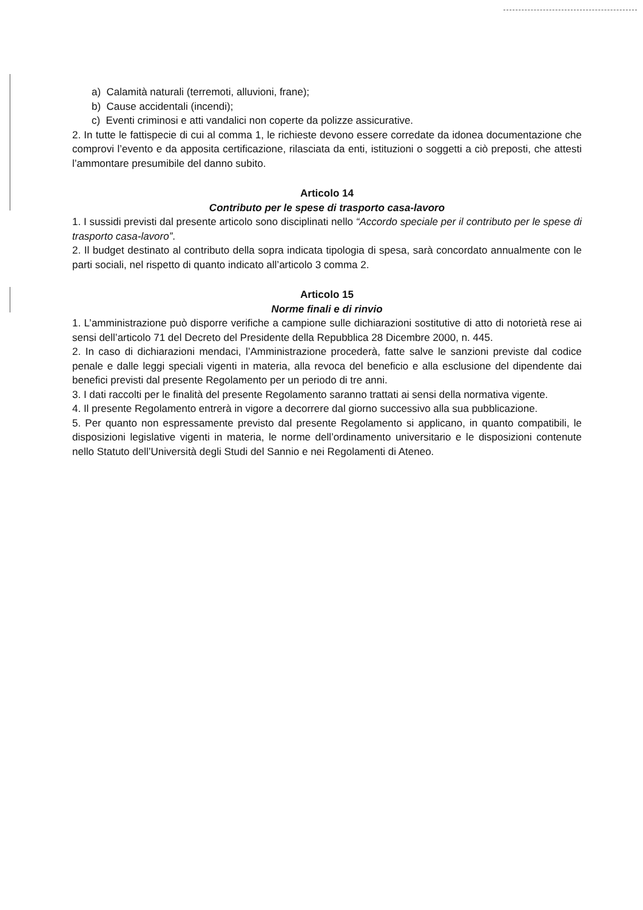a) Calamità naturali (terremoti, alluvioni, frane);
b) Cause accidentali (incendi);
c) Eventi criminosi e atti vandalici non coperte da polizze assicurative.
2. In tutte le fattispecie di cui al comma 1, le richieste devono essere corredate da idonea documentazione che comprovi l’evento e da apposita certificazione, rilasciata da enti, istituzioni o soggetti a ciò preposti, che attesti l’ammontare presumibile del danno subito.
Articolo 14
Contributo per le spese di trasporto casa-lavoro
1. I sussidi previsti dal presente articolo sono disciplinati nello “Accordo speciale per il contributo per le spese di trasporto casa-lavoro”.
2. Il budget destinato al contributo della sopra indicata tipologia di spesa, sarà concordato annualmente con le parti sociali, nel rispetto di quanto indicato all’articolo 3 comma 2.
Articolo 15
Norme finali e di rinvio
1. L’amministrazione può disporre verifiche a campione sulle dichiarazioni sostitutive di atto di notorietà rese ai sensi dell’articolo 71 del Decreto del Presidente della Repubblica 28 Dicembre 2000, n. 445.
2. In caso di dichiarazioni mendaci, l’Amministrazione procederà, fatte salve le sanzioni previste dal codice penale e dalle leggi speciali vigenti in materia, alla revoca del beneficio e alla esclusione del dipendente dai benefici previsti dal presente Regolamento per un periodo di tre anni.
3. I dati raccolti per le finalità del presente Regolamento saranno trattati ai sensi della normativa vigente.
4. Il presente Regolamento entrerà in vigore a decorrere dal giorno successivo alla sua pubblicazione.
5. Per quanto non espressamente previsto dal presente Regolamento si applicano, in quanto compatibili, le disposizioni legislative vigenti in materia, le norme dell’ordinamento universitario e le disposizioni contenute nello Statuto dell’Università degli Studi del Sannio e nei Regolamenti di Ateneo.